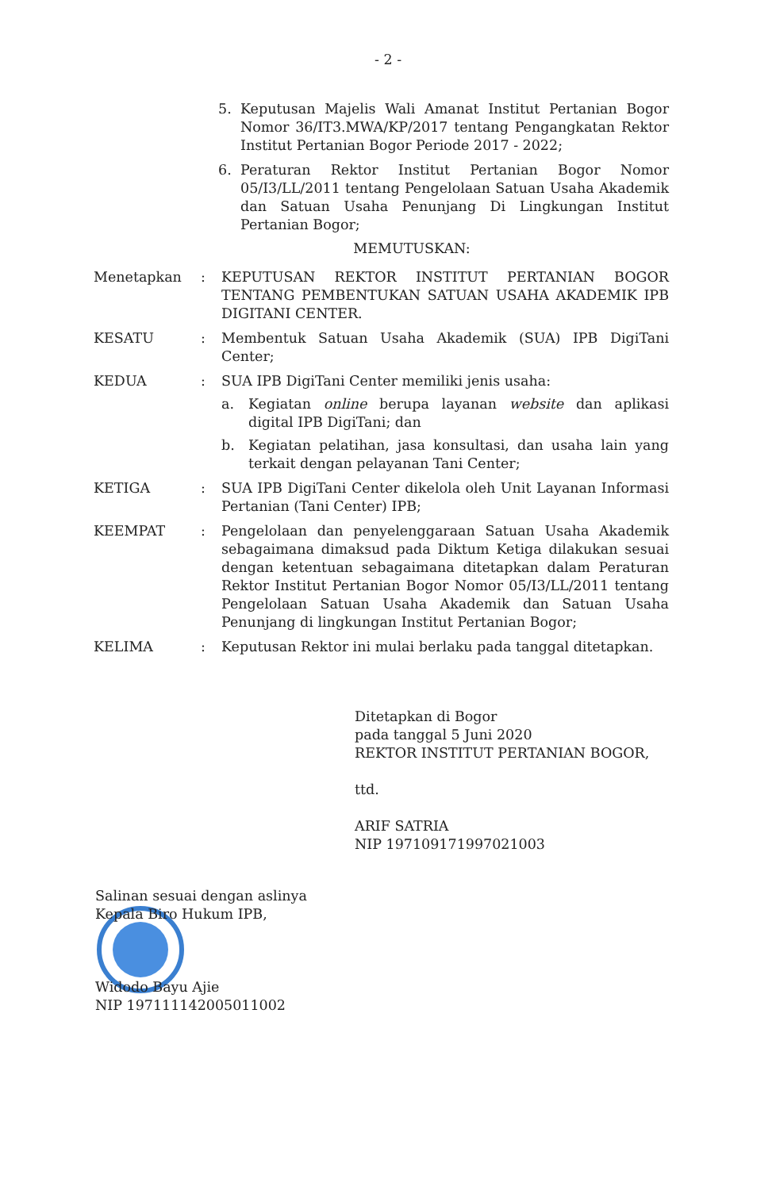- 2 -
5. Keputusan Majelis Wali Amanat Institut Pertanian Bogor Nomor 36/IT3.MWA/KP/2017 tentang Pengangkatan Rektor Institut Pertanian Bogor Periode 2017 - 2022;
6. Peraturan Rektor Institut Pertanian Bogor Nomor 05/I3/LL/2011 tentang Pengelolaan Satuan Usaha Akademik dan Satuan Usaha Penunjang Di Lingkungan Institut Pertanian Bogor;
MEMUTUSKAN:
Menetapkan: KEPUTUSAN REKTOR INSTITUT PERTANIAN BOGOR TENTANG PEMBENTUKAN SATUAN USAHA AKADEMIK IPB DIGITANI CENTER.
KESATU: Membentuk Satuan Usaha Akademik (SUA) IPB DigiTani Center;
KEDUA: SUA IPB DigiTani Center memiliki jenis usaha:
a. Kegiatan online berupa layanan website dan aplikasi digital IPB DigiTani; dan
b. Kegiatan pelatihan, jasa konsultasi, dan usaha lain yang terkait dengan pelayanan Tani Center;
KETIGA: SUA IPB DigiTani Center dikelola oleh Unit Layanan Informasi Pertanian (Tani Center) IPB;
KEEMPAT: Pengelolaan dan penyelenggaraan Satuan Usaha Akademik sebagaimana dimaksud pada Diktum Ketiga dilakukan sesuai dengan ketentuan sebagaimana ditetapkan dalam Peraturan Rektor Institut Pertanian Bogor Nomor 05/I3/LL/2011 tentang Pengelolaan Satuan Usaha Akademik dan Satuan Usaha Penunjang di lingkungan Institut Pertanian Bogor;
KELIMA: Keputusan Rektor ini mulai berlaku pada tanggal ditetapkan.
Ditetapkan di Bogor
pada tanggal 5 Juni 2020
REKTOR INSTITUT PERTANIAN BOGOR,
ttd.
ARIF SATRIA
NIP 197109171997021003
Salinan sesuai dengan aslinya
Kepala Biro Hukum IPB,
Widodo Bayu Ajie
NIP 197111142005011002